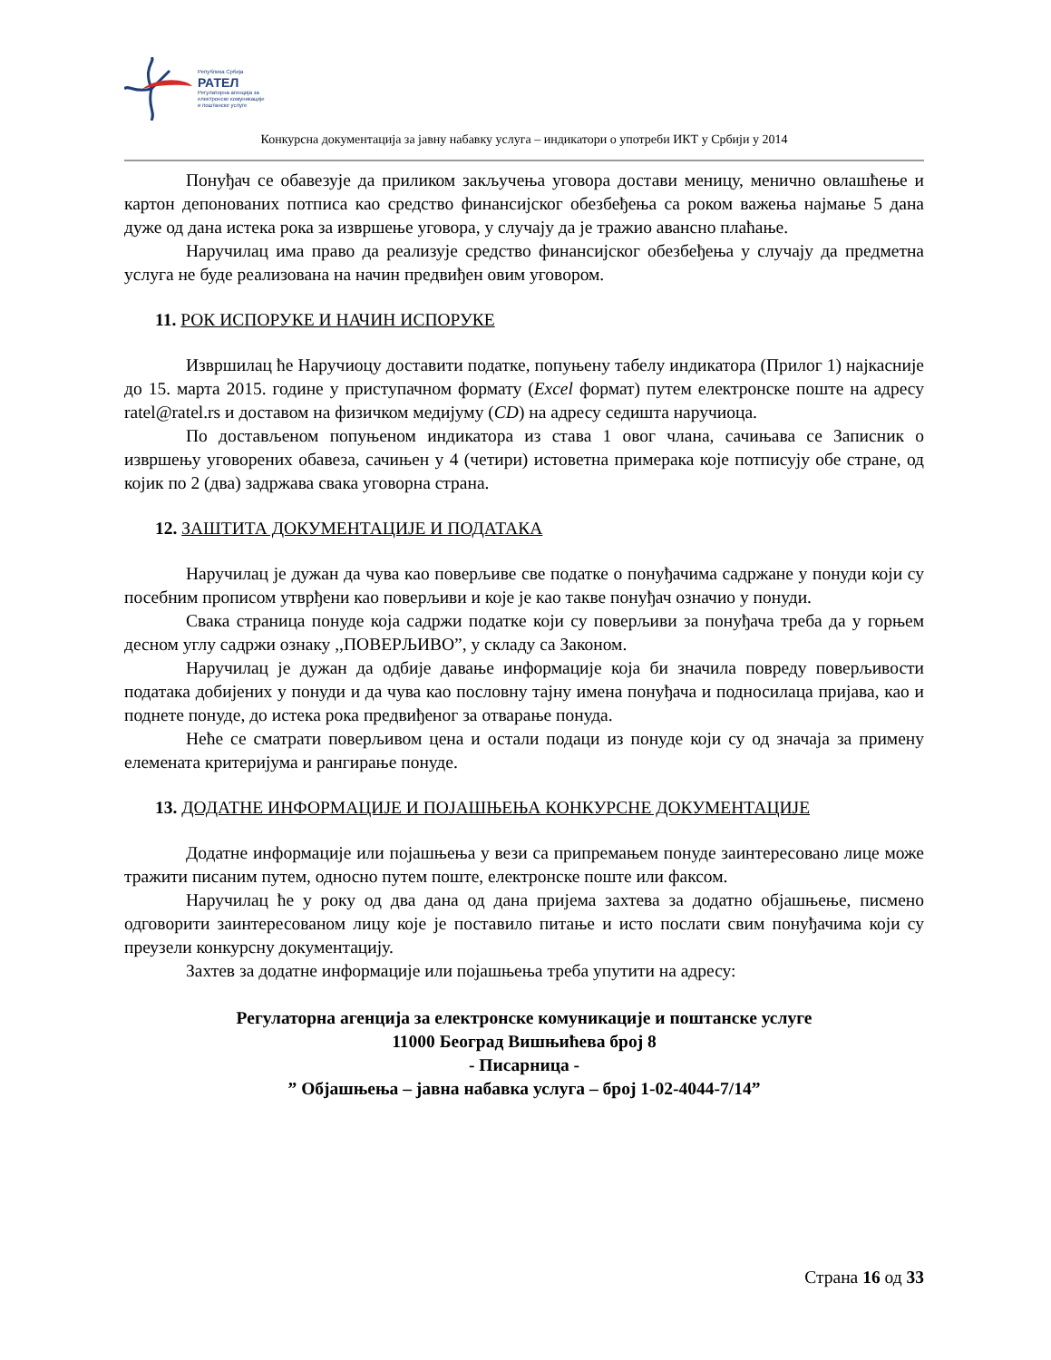Република Србија
РАТЕЛ
Регулаторна агенција за
електронске комуникације
и поштанске услуге
Конкурсна документација за јавну набавку услуга – индикатори о употреби ИКТ у Србији у 2014
Понуђач се обавезује да приликом закључења уговора достави меницу, менично овлашћење и картон депонованих потписа као средство финансијског обезбеђења са роком важења најмање 5 дана дуже од дана истека рока за извршење уговора, у случају да је тражио авансно плаћање.
Наручилац има право да реализује средство финансијског обезбеђења у случају да предметна услуга не буде реализована на начин предвиђен овим уговором.
11. РОК ИСПОРУКЕ И НАЧИН ИСПОРУКЕ
Извршилац ће Наручиоцу доставити податке, попуњену табелу индикатора (Прилог 1) најкасније до 15. марта 2015. године у приступачном формату (Excel формат) путем електронске поште на адресу ratel@ratel.rs и доставом на физичком медијуму (CD) на адресу седишта наручиоца.
По достављеном попуњеном индикатора из става 1 овог члана, сачињава се Записник о извршењу уговорених обавеза, сачињен у 4 (четири) истоветна примерака које потписују обе стране, од којик по 2 (два) задржава свака уговорна страна.
12. ЗАШТИТА ДОКУМЕНТАЦИЈЕ И ПОДАТАКА
Наручилац је дужан да чува као поверљиве све податке о понуђачима садржане у понуди који су посебним прописом утврђени као поверљиви и које је као такве понуђач означио у понуди.
Свака страница понуде која садржи податке који су поверљиви за понуђача треба да у горњем десном углу садржи ознаку ,,ПОВЕРЉИВО”, у складу са Законом.
Наручилац је дужан да одбије давање информације која би значила повреду поверљивости података добијених у понуди и да чува као пословну тајну имена понуђача и подносилаца пријава, као и поднете понуде, до истека рока предвиђеног за отварање понуда.
Неће се сматрати поверљивом цена и остали подаци из понуде који су од значаја за примену елемената критеријума и рангирање понуде.
13. ДОДАТНЕ ИНФОРМАЦИЈЕ И ПОЈАШЊЕЊА КОНКУРСНЕ ДОКУМЕНТАЦИЈЕ
Додатне информације или појашњења у вези са припремањем понуде заинтересовано лице може тражити писаним путем, односно путем поште, електронске поште или факсом.
Наручилац ће у року од два дана од дана пријема захтева за додатно објашњење, писмено одговорити заинтересованом лицу које је поставило питање и исто послати свим понуђачима који су преузели конкурсну документацију.
Захтев за додатне информације или појашњења треба упутити на адресу:
Регулаторна агенција за електронске комуникације и поштанске услуге
11000 Београд Вишњићева број 8
- Писарница -
” Објашњења – јавна набавка услуга – број 1-02-4044-7/14”
Страна 16 од 33